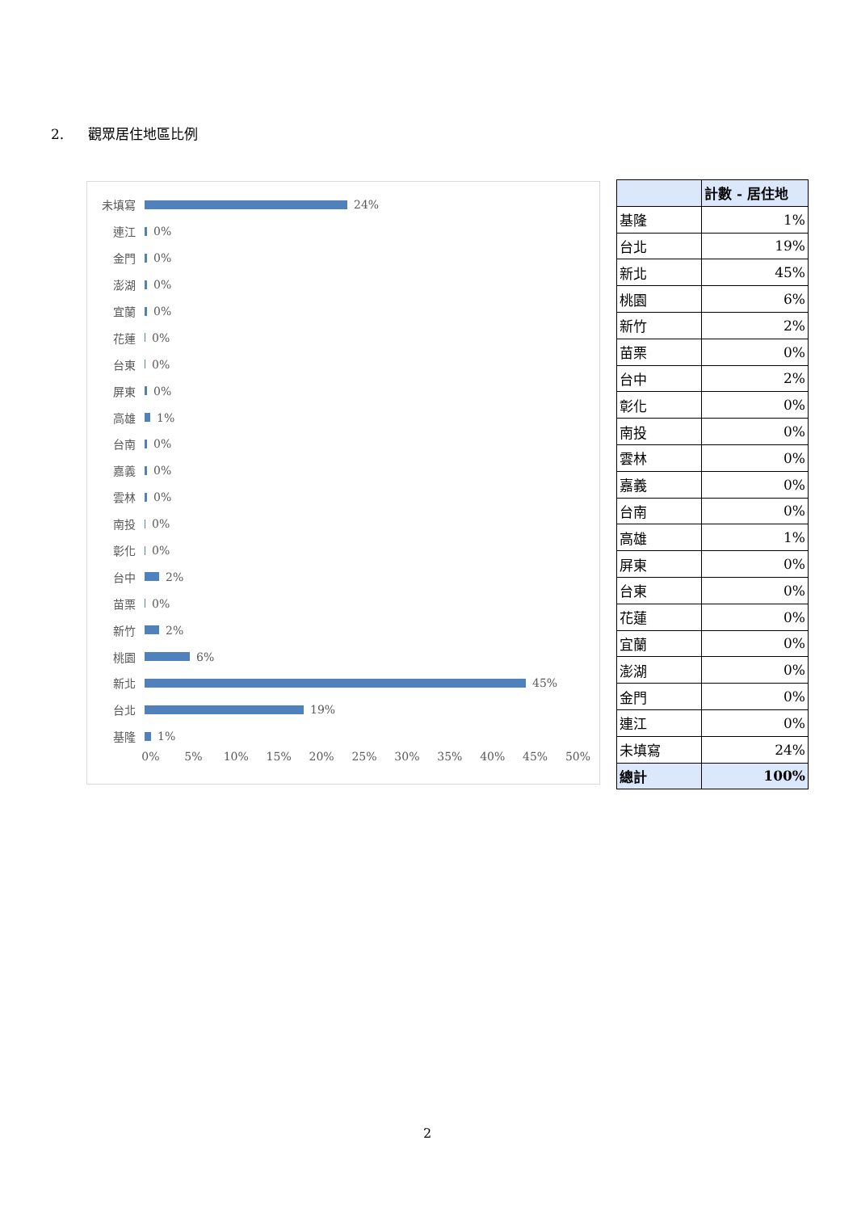2. 觀眾居住地區比例
未填寫
24%
連江
0%
金門
0%
澎湖
0%
宜蘭
0%
花蓮
0%
台東
0%
屏東
0%
高雄
1%
台南
0%
嘉義
0%
雲林
0%
南投
0%
彰化
0%
台中
2%
苗栗
0%
新竹
2%
桃園
6%
新北
45%
台北
19%
基隆
1%
0% 5% 10% 15% 20% 25% 30% 35% 40% 45% 50%
| | 計數 - 居住地 |
| 基隆 | 1% |
| 台北 | 19% |
| 新北 | 45% |
| 桃園 | 6% |
| 新竹 | 2% |
| 苗栗 | 0% |
| 台中 | 2% |
| 彰化 | 0% |
| 南投 | 0% |
| 雲林 | 0% |
| 嘉義 | 0% |
| 台南 | 0% |
| 高雄 | 1% |
| 屏東 | 0% |
| 台東 | 0% |
| 花蓮 | 0% |
| 宜蘭 | 0% |
| 澎湖 | 0% |
| 金門 | 0% |
| 連江 | 0% |
| 未填寫 | 24% |
| 總計 | 100% |
2